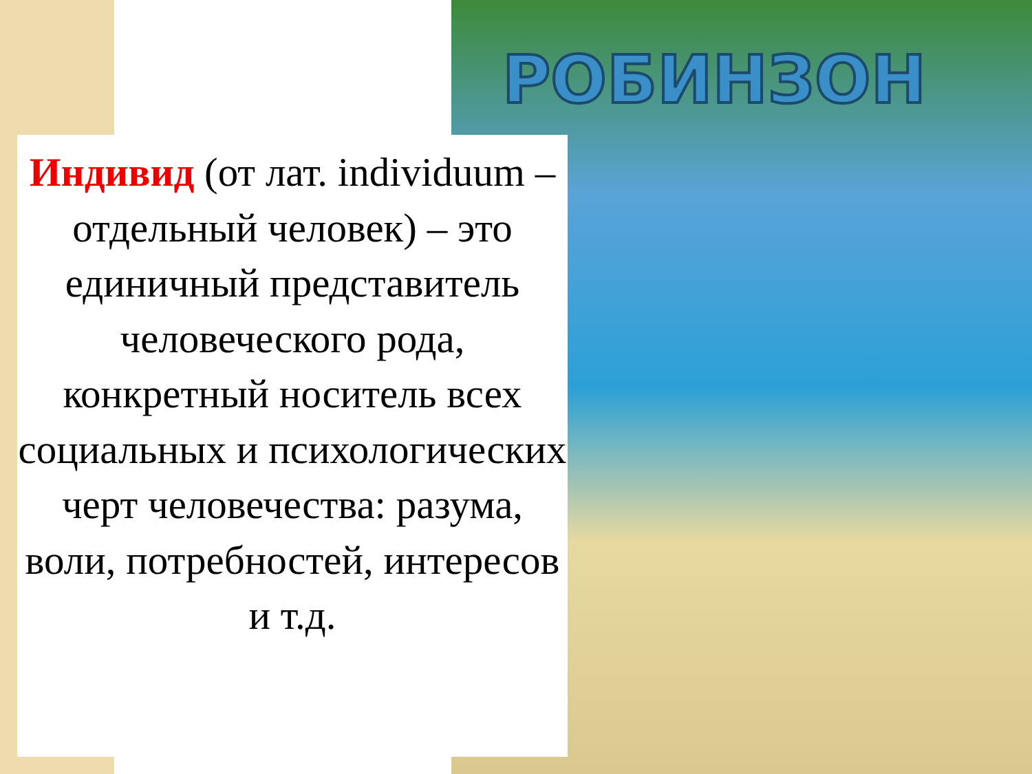РОБИНЗОН
Индивид (от лат. individuum – отдельный человек) – это единичный представитель человеческого рода, конкретный носитель всех социальных и психологических черт человечества: разума, воли, потребностей, интересов и т.д.